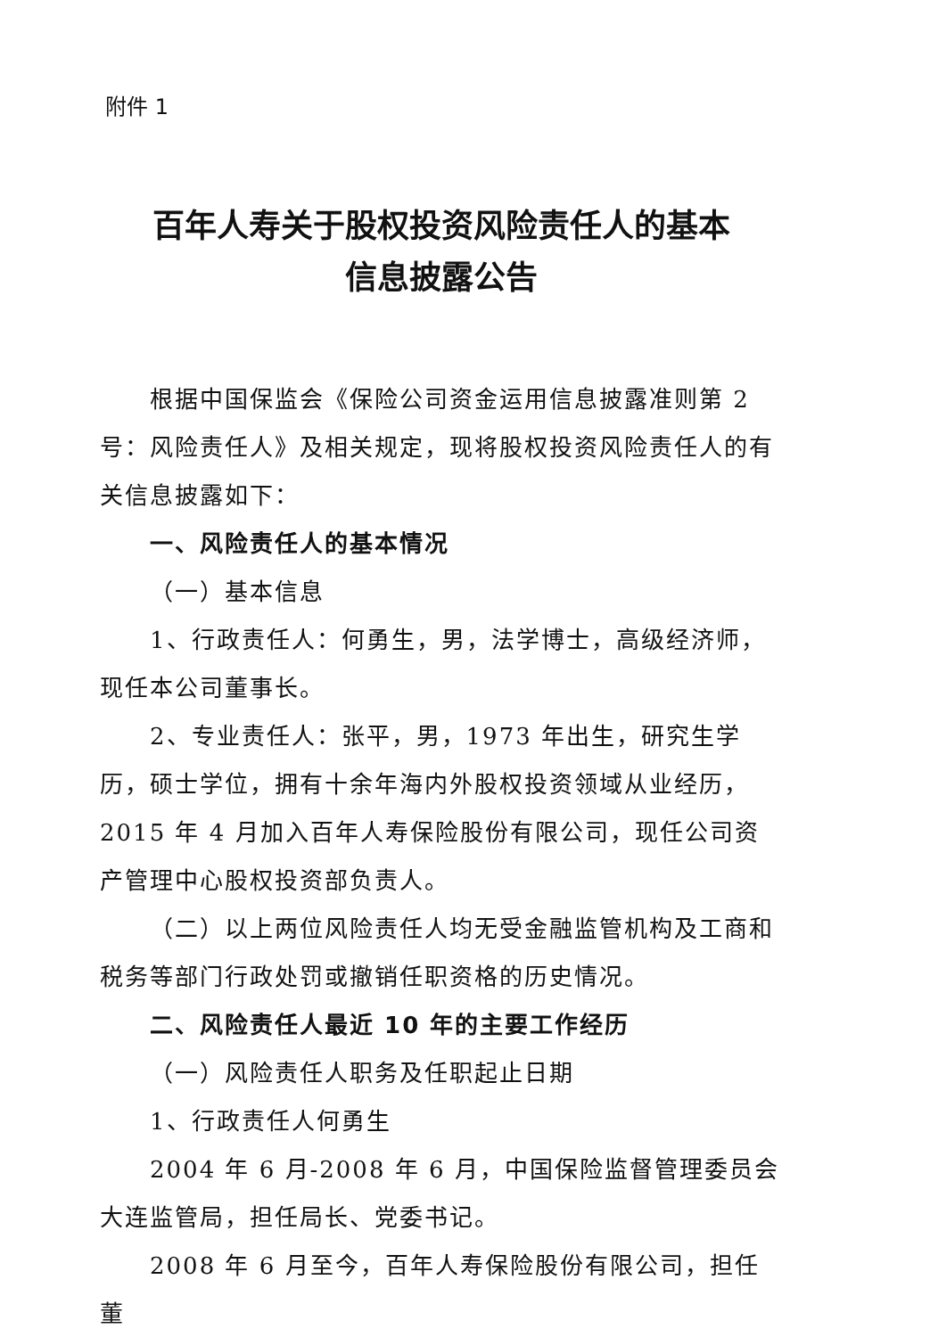附件 1
百年人寿关于股权投资风险责任人的基本
信息披露公告
根据中国保监会《保险公司资金运用信息披露准则第 2 号：风险责任人》及相关规定，现将股权投资风险责任人的有关信息披露如下：
一、风险责任人的基本情况
（一）基本信息
1、行政责任人：何勇生，男，法学博士，高级经济师，现任本公司董事长。
2、专业责任人：张平，男，1973 年出生，研究生学历，硕士学位，拥有十余年海内外股权投资领域从业经历，2015 年 4 月加入百年人寿保险股份有限公司，现任公司资产管理中心股权投资部负责人。
（二）以上两位风险责任人均无受金融监管机构及工商和税务等部门行政处罚或撤销任职资格的历史情况。
二、风险责任人最近 10 年的主要工作经历
（一）风险责任人职务及任职起止日期
1、行政责任人何勇生
2004 年 6 月-2008 年 6 月，中国保险监督管理委员会大连监管局，担任局长、党委书记。
2008 年 6 月至今，百年人寿保险股份有限公司，担任董